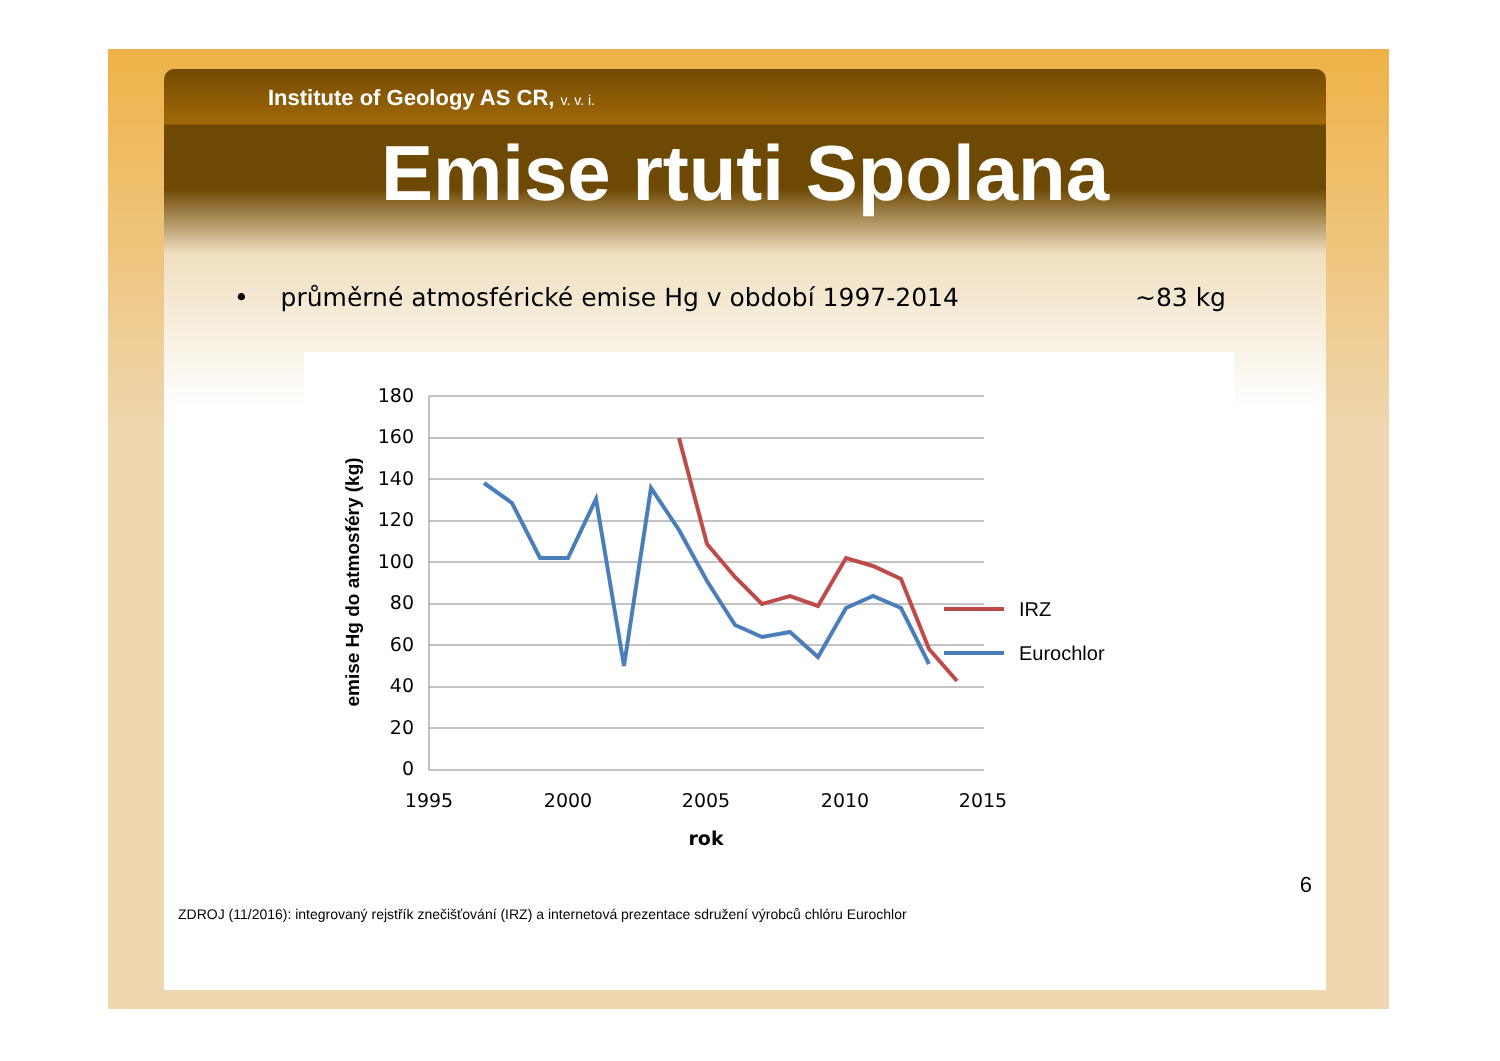Institute of Geology AS CR, v. v. i.
Emise rtuti Spolana
• průměrné atmosférické emise Hg v období 1997-2014 ~83 kg
180
160
140
120
100
80
60
40
20
0
1995
2000
2005
2010
2015
rok
emise Hg do atmosféry (kg)
IRZ
Eurochlor
6
ZDROJ (11/2016): integrovaný rejstřík znečišťování (IRZ) a internetová prezentace sdružení výrobců chlóru Eurochlor